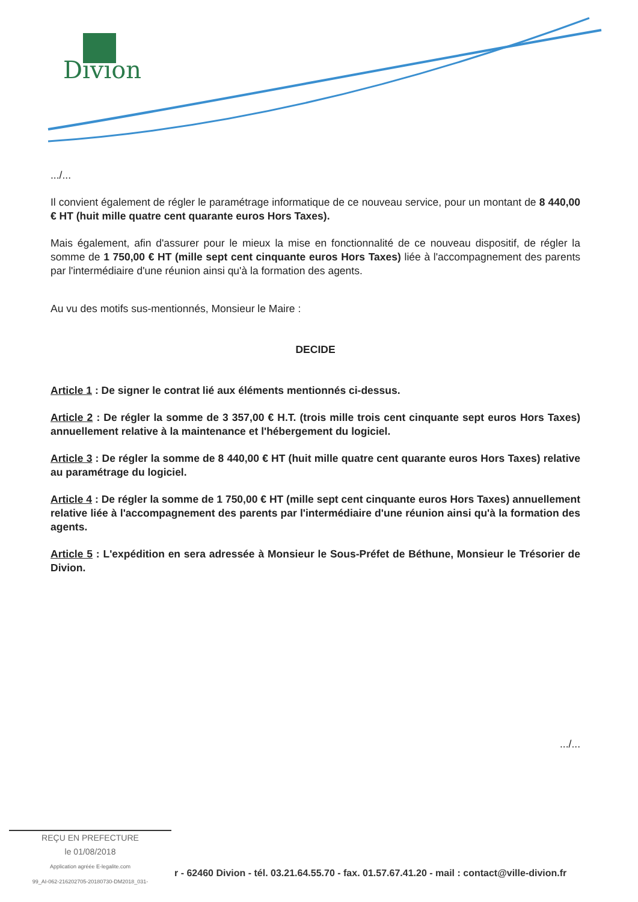Divion
.../...
Il convient également de régler le paramétrage informatique de ce nouveau service, pour un montant de 8 440,00 € HT (huit mille quatre cent quarante euros Hors Taxes).
Mais également, afin d'assurer pour le mieux la mise en fonctionnalité de ce nouveau dispositif, de régler la somme de 1 750,00 € HT (mille sept cent cinquante euros Hors Taxes) liée à l'accompagnement des parents par l'intermédiaire d'une réunion ainsi qu'à la formation des agents.
Au vu des motifs sus-mentionnés, Monsieur le Maire :
DECIDE
Article 1 : De signer le contrat lié aux éléments mentionnés ci-dessus.
Article 2 : De régler la somme de 3 357,00 € H.T. (trois mille trois cent cinquante sept euros Hors Taxes) annuellement relative à la maintenance et l'hébergement du logiciel.
Article 3 : De régler la somme de 8 440,00 € HT (huit mille quatre cent quarante euros Hors Taxes) relative au paramétrage du logiciel.
Article 4 : De régler la somme de 1 750,00 € HT (mille sept cent cinquante euros Hors Taxes) annuellement relative liée à l'accompagnement des parents par l'intermédiaire d'une réunion ainsi qu'à la formation des agents.
Article 5 : L'expédition en sera adressée à Monsieur le Sous-Préfet de Béthune, Monsieur le Trésorier de Divion.
.../...
REÇU EN PREFECTURE
le 01/08/2018
Application agréée E-legalite.com
99_AI-062-216202705-20180730-DM2018_031-
r - 62460 Divion - tél. 03.21.64.55.70 - fax. 01.57.67.41.20 - mail : contact@ville-divion.fr